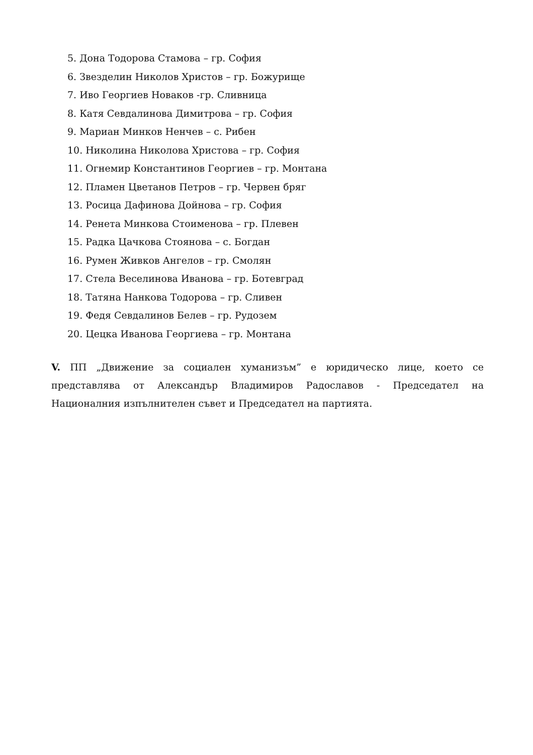5. Дона Тодорова Стамова – гр. София
6. Звезделин Николов Христов – гр. Божурище
7. Иво Георгиев Новаков -гр. Сливница
8. Катя Севдалинова Димитрова – гр. София
9. Мариан Минков Ненчев – с. Рибен
10. Николина Николова Христова – гр. София
11. Огнемир Константинов Георгиев – гр. Монтана
12. Пламен Цветанов Петров – гр. Червен бряг
13. Росица Дафинова Дойнова – гр. София
14. Ренета Минкова Стоименова – гр. Плевен
15. Радка Цачкова Стоянова – с. Богдан
16. Румен Живков Ангелов – гр. Смолян
17. Стела Веселинова Иванова – гр. Ботевград
18. Татяна Нанкова Тодорова – гр. Сливен
19. Федя Севдалинов Белев – гр. Рудозем
20. Цецка Иванова Георгиева – гр. Монтана
V. ПП „Движение за социален хуманизъм” е юридическо лице, което се представлява от Александър Владимиров Радославов - Председател на Националния изпълнителен съвет и Председател на партията.